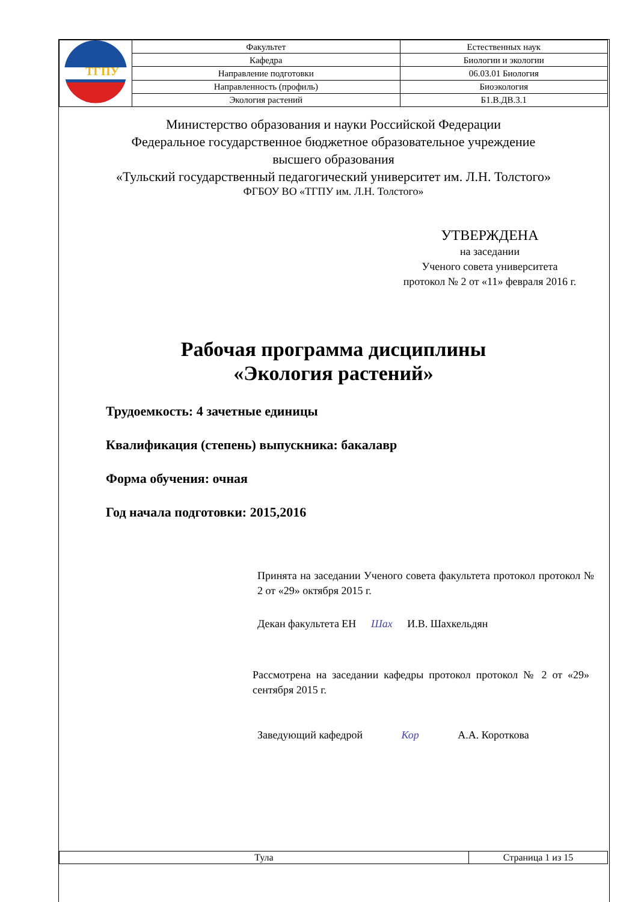| ТГПУ | Факультет | Естественных наук | |
| | Кафедра | Биологии и экологии | |
| | Направление подготовки | 06.03.01 Биология | |
| | Направленность (профиль) | Биоэкология | |
| | Экология растений | | Б1.В.ДВ.3.1 |
Министерство образования и науки Российской Федерации
Федеральное государственное бюджетное образовательное учреждение
высшего образования
«Тульский государственный педагогический университет им. Л.Н. Толстого»
ФГБОУ ВО «ТГПУ им. Л.Н. Толстого»
УТВЕРЖДЕНА
на заседании
Ученого совета университета
протокол № 2 от «11» февраля 2016 г.
Рабочая программа дисциплины
«Экология растений»
Трудоемкость: 4 зачетные единицы
Квалификация (степень) выпускника: бакалавр
Форма обучения: очная
Год начала подготовки: 2015,2016
Принята на заседании Ученого совета факультета протокол протокол № 2 от «29» октября 2015 г.
Декан факультета ЕН Шах И.В. Шахкельдян
Рассмотрена на заседании кафедры протокол протокол № 2 от «29» сентября 2015 г.
Заведующий кафедрой Кор А.А. Короткова
| Тула | Страница 1 из 15 |